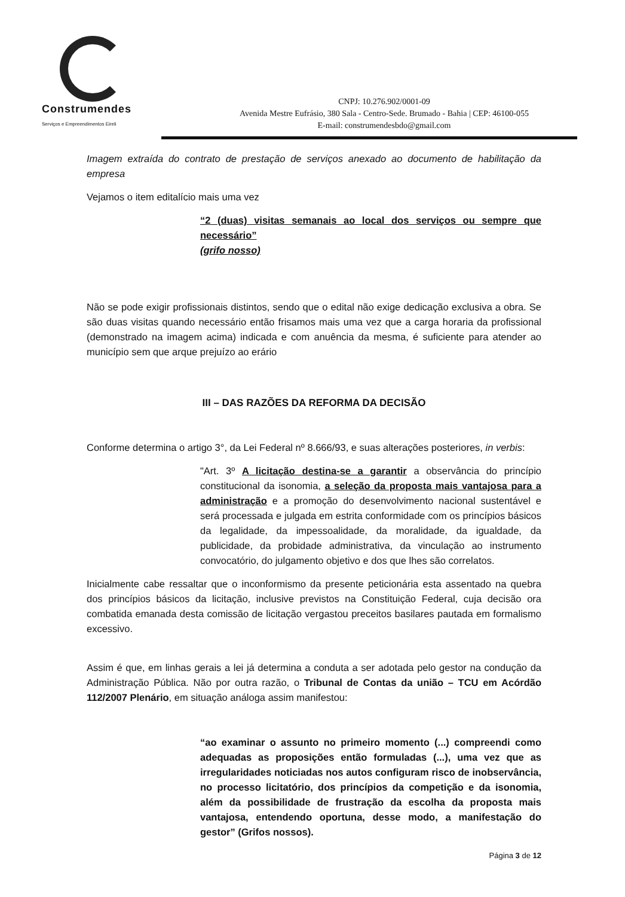Construmendes
Serviços e Empreendimentos Eireli
CNPJ: 10.276.902/0001-09
Avenida Mestre Eufrásio, 380 Sala - Centro-Sede. Brumado - Bahia | CEP: 46100-055
E-mail: construmendesbdo@gmail.com
Imagem extraída do contrato de prestação de serviços anexado ao documento de habilitação da empresa
Vejamos o item editalício mais uma vez
“2 (duas) visitas semanais ao local dos serviços ou sempre que necessário”
(grifo nosso)
Não se pode exigir profissionais distintos, sendo que o edital não exige dedicação exclusiva a obra. Se são duas visitas quando necessário então frisamos mais uma vez que a carga horaria da profissional (demonstrado na imagem acima) indicada e com anuência da mesma, é suficiente para atender ao município sem que arque prejuízo ao erário
III – DAS RAZÕES DA REFORMA DA DECISÃO
Conforme determina o artigo 3°, da Lei Federal nº 8.666/93, e suas alterações posteriores, in verbis:
"Art. 3º A licitação destina-se a garantir a observância do princípio constitucional da isonomia, a seleção da proposta mais vantajosa para a administração e a promoção do desenvolvimento nacional sustentável e será processada e julgada em estrita conformidade com os princípios básicos da legalidade, da impessoalidade, da moralidade, da igualdade, da publicidade, da probidade administrativa, da vinculação ao instrumento convocatório, do julgamento objetivo e dos que lhes são correlatos.
Inicialmente cabe ressaltar que o inconformismo da presente peticionária esta assentado na quebra dos princípios básicos da licitação, inclusive previstos na Constituição Federal, cuja decisão ora combatida emanada desta comissão de licitação vergastou preceitos basilares pautada em formalismo excessivo.
Assim é que, em linhas gerais a lei já determina a conduta a ser adotada pelo gestor na condução da Administração Pública. Não por outra razão, o Tribunal de Contas da união – TCU em Acórdão 112/2007 Plenário, em situação análoga assim manifestou:
“ao examinar o assunto no primeiro momento (...) compreendi como adequadas as proposições então formuladas (...), uma vez que as irregularidades noticiadas nos autos configuram risco de inobservância, no processo licitatório, dos princípios da competição e da isonomia, além da possibilidade de frustração da escolha da proposta mais vantajosa, entendendo oportuna, desse modo, a manifestação do gestor” (Grifos nossos).
Página 3 de 12